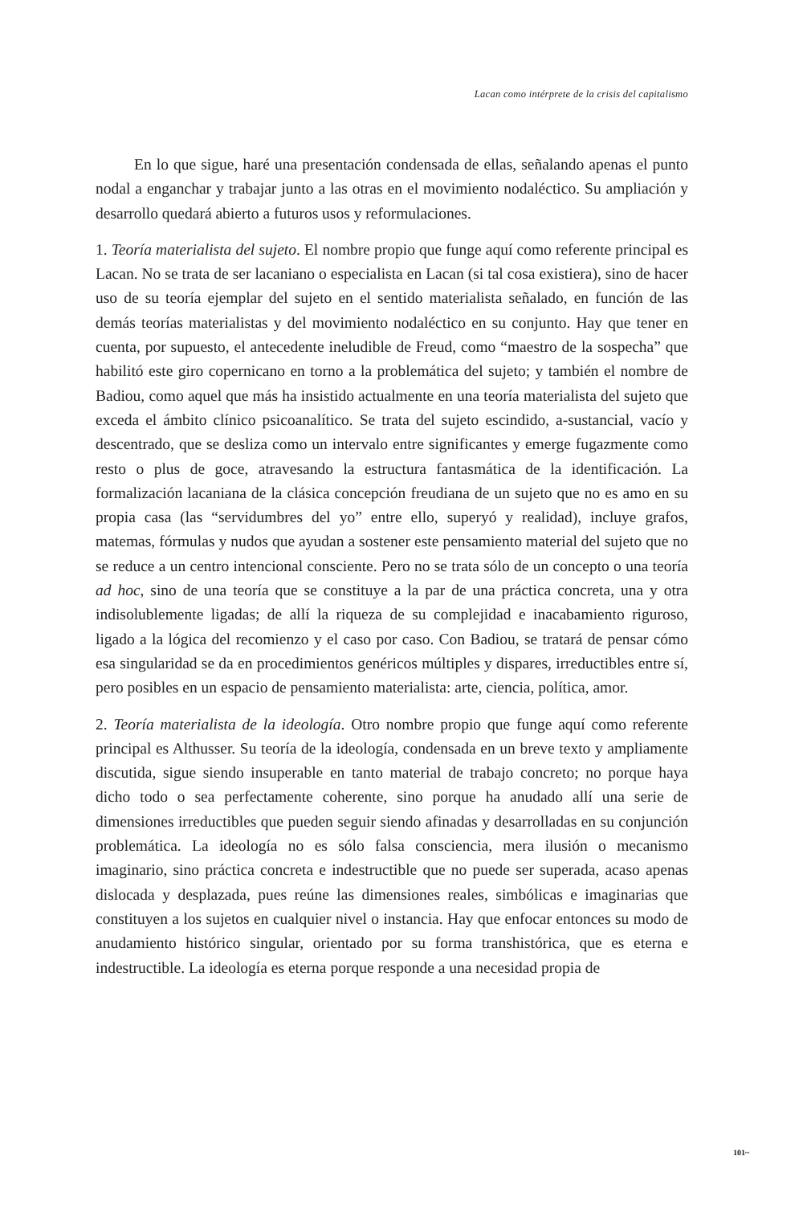Lacan como intérprete de la crisis del capitalismo
En lo que sigue, haré una presentación condensada de ellas, señalando apenas el punto nodal a enganchar y trabajar junto a las otras en el movimiento nodaléctico. Su ampliación y desarrollo quedará abierto a futuros usos y reformulaciones.
1. Teoría materialista del sujeto. El nombre propio que funge aquí como referente principal es Lacan. No se trata de ser lacaniano o especialista en Lacan (si tal cosa existiera), sino de hacer uso de su teoría ejemplar del sujeto en el sentido materialista señalado, en función de las demás teorías materialistas y del movimiento nodaléctico en su conjunto. Hay que tener en cuenta, por supuesto, el antecedente ineludible de Freud, como “maestro de la sospecha” que habilitó este giro copernicano en torno a la problemática del sujeto; y también el nombre de Badiou, como aquel que más ha insistido actualmente en una teoría materialista del sujeto que exceda el ámbito clínico psicoanalítico. Se trata del sujeto escindido, a-sustancial, vacío y descentrado, que se desliza como un intervalo entre significantes y emerge fugazmente como resto o plus de goce, atravesando la estructura fantasmática de la identificación. La formalización lacaniana de la clásica concepción freudiana de un sujeto que no es amo en su propia casa (las “servidumbres del yo” entre ello, superyó y realidad), incluye grafos, matemas, fórmulas y nudos que ayudan a sostener este pensamiento material del sujeto que no se reduce a un centro intencional consciente. Pero no se trata sólo de un concepto o una teoría ad hoc, sino de una teoría que se constituye a la par de una práctica concreta, una y otra indisolublemente ligadas; de allí la riqueza de su complejidad e inacabamiento riguroso, ligado a la lógica del recomienzo y el caso por caso. Con Badiou, se tratará de pensar cómo esa singularidad se da en procedimientos genéricos múltiples y dispares, irreductibles entre sí, pero posibles en un espacio de pensamiento materialista: arte, ciencia, política, amor.
2. Teoría materialista de la ideología. Otro nombre propio que funge aquí como referente principal es Althusser. Su teoría de la ideología, condensada en un breve texto y ampliamente discutida, sigue siendo insuperable en tanto material de trabajo concreto; no porque haya dicho todo o sea perfectamente coherente, sino porque ha anudado allí una serie de dimensiones irreductibles que pueden seguir siendo afinadas y desarrolladas en su conjunción problemática. La ideología no es sólo falsa consciencia, mera ilusión o mecanismo imaginario, sino práctica concreta e indestructible que no puede ser superada, acaso apenas dislocada y desplazada, pues reúne las dimensiones reales, simbólicas e imaginarias que constituyen a los sujetos en cualquier nivel o instancia. Hay que enfocar entonces su modo de anudamiento histórico singular, orientado por su forma transhistórica, que es eterna e indestructible. La ideología es eterna porque responde a una necesidad propia de
101~